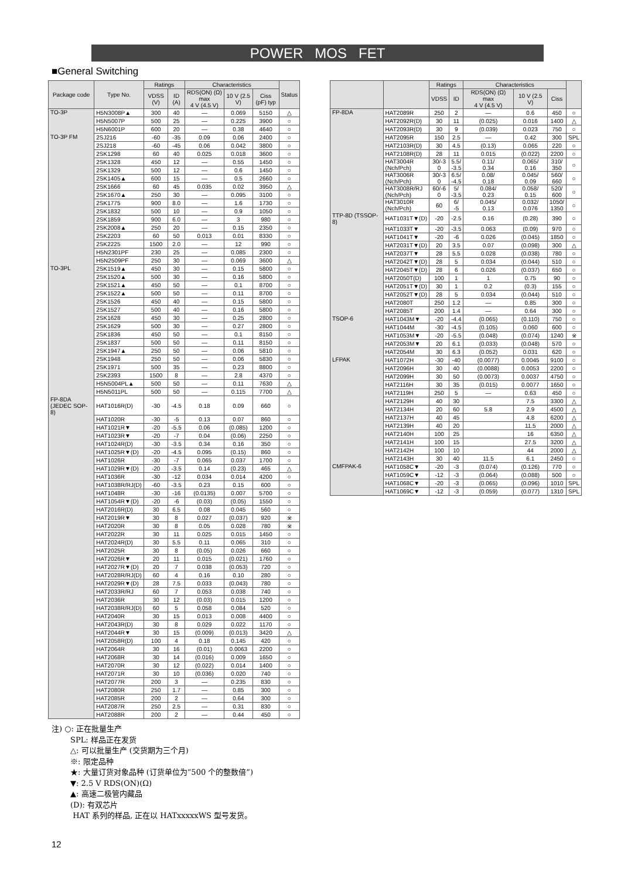POWER MOS FET
■General Switching
| Package code | Type No. | Ratings | | Characteristics | | | Status |
| --- | --- | --- | --- | --- | --- | --- | --- |
| | | VDSS (V) | ID (A) | RDS(ON) (Ω) max 4 V (4.5 V) | 10 V (2.5 V) | Ciss (pF) typ | |
| TO-3P | H5N3008P▲ | 300 | 40 | — | 0.069 | 5150 | △ |
| | H5N5007P | 500 | 25 | — | 0.225 | 3900 | ○ |
| | H5N6001P | 600 | 20 | — | 0.38 | 4640 | ○ |
| TO-3P FM | 2SJ216 | -60 | -35 | 0.09 | 0.06 | 2400 | ○ |
| | 2SJ218 | -60 | -45 | 0.06 | 0.042 | 3800 | ○ |
| | 2SK1298 | 60 | 40 | 0.025 | 0.018 | 3600 | ○ |
| | 2SK1328 | 450 | 12 | — | 0.55 | 1450 | ○ |
| | 2SK1329 | 500 | 12 | — | 0.6 | 1450 | ○ |
| | 2SK1405▲ | 600 | 15 | — | 0.5 | 2660 | ○ |
| | 2SK1666 | 60 | 45 | 0.035 | 0.02 | 3950 | △ |
| | 2SK1670▲ | 250 | 30 | — | 0.095 | 3100 | ○ |
| | 2SK1775 | 900 | 8.0 | — | 1.6 | 1730 | ○ |
| | 2SK1832 | 500 | 10 | — | 0.9 | 1050 | ○ |
| | 2SK1859 | 900 | 6.0 | — | 3 | 980 | ○ |
| | 2SK2008▲ | 250 | 20 | — | 0.15 | 2350 | ○ |
| | 2SK2203 | 60 | 50 | 0.013 | 0.01 | 8330 | ○ |
| | 2SK2225 | 1500 | 2.0 | — | 12 | 990 | ○ |
| | H5N2301PF | 230 | 25 | — | 0.085 | 2300 | ○ |
| | H5N2509PF | 250 | 30 | — | 0.069 | 3600 | △ |
| TO-3PL | 2SK1519▲ | 450 | 30 | — | 0.15 | 5800 | ○ |
| | 2SK1520▲ | 500 | 30 | — | 0.16 | 5800 | ○ |
| | 2SK1521▲ | 450 | 50 | — | 0.1 | 8700 | ○ |
| | 2SK1522▲ | 500 | 50 | — | 0.11 | 8700 | ○ |
| | 2SK1526 | 450 | 40 | — | 0.15 | 5800 | ○ |
| | 2SK1527 | 500 | 40 | — | 0.16 | 5800 | ○ |
| | 2SK1628 | 450 | 30 | — | 0.25 | 2800 | ○ |
| | 2SK1629 | 500 | 30 | — | 0.27 | 2800 | ○ |
| | 2SK1836 | 450 | 50 | — | 0.1 | 8150 | ○ |
| | 2SK1837 | 500 | 50 | — | 0.11 | 8150 | ○ |
| | 2SK1947▲ | 250 | 50 | — | 0.06 | 5810 | ○ |
| | 2SK1948 | 250 | 50 | — | 0.06 | 5830 | ○ |
| | 2SK1971 | 500 | 35 | — | 0.23 | 8800 | ○ |
| | 2SK2393 | 1500 | 8 | — | 2.8 | 4370 | ○ |
| | H5N5004PL▲ | 500 | 50 | — | 0.11 | 7630 | △ |
| | H5N5011PL | 500 | 50 | — | 0.115 | 7700 | △ |
| FP-8DA (JEDEC SOP-8) | HAT1016R(D) | -30 | -4.5 | 0.18 | 0.09 | 660 | ○ |
| | HAT1020R | -30 | -5 | 0.13 | 0.07 | 860 | ○ |
| | HAT1021R▼ | -20 | -5.5 | 0.06 | (0.085) | 1200 | ○ |
| | HAT1023R▼ | -20 | -7 | 0.04 | (0.06) | 2250 | ○ |
| | HAT1024R(D) | -30 | -3.5 | 0.34 | 0.16 | 350 | ○ |
| | HAT1025R▼(D) | -20 | -4.5 | 0.095 | (0.15) | 860 | ○ |
| | HAT1026R | -30 | -7 | 0.065 | 0.037 | 1700 | ○ |
| | HAT1029R▼(D) | -20 | -3.5 | 0.14 | (0.23) | 465 | △ |
| | HAT1036R | -30 | -12 | 0.034 | 0.014 | 4200 | ○ |
| | HAT1038R/RJ(D) | -60 | -3.5 | 0.23 | 0.15 | 600 | ○ |
| | HAT1048R | -30 | -16 | (0.0135) | 0.007 | 5700 | ○ |
| | HAT1054R▼(D) | -20 | -6 | (0.03) | (0.05) | 1550 | ○ |
| | HAT2016R(D) | 30 | 6.5 | 0.08 | 0.045 | 560 | ○ |
| | HAT2019R▼ | 30 | 8 | 0.027 | (0.037) | 920 | ※ |
| | HAT2020R | 30 | 8 | 0.05 | 0.028 | 780 | ※ |
| | HAT2022R | 30 | 11 | 0.025 | 0.015 | 1450 | ○ |
| | HAT2024R(D) | 30 | 5.5 | 0.11 | 0.065 | 310 | ○ |
| | HAT2025R | 30 | 8 | (0.05) | 0.026 | 660 | ○ |
| | HAT2026R▼ | 20 | 11 | 0.015 | (0.021) | 1760 | ○ |
| | HAT2027R▼(D) | 20 | 7 | 0.038 | (0.053) | 720 | ○ |
| | HAT2028R/RJ(D) | 60 | 4 | 0.16 | 0.10 | 280 | ○ |
| | HAT2029R▼(D) | 28 | 7.5 | 0.033 | (0.043) | 780 | ○ |
| | HAT2033R/RJ | 60 | 7 | 0.053 | 0.038 | 740 | ○ |
| | HAT2036R | 30 | 12 | (0.03) | 0.015 | 1200 | ○ |
| | HAT2038R/RJ(D) | 60 | 5 | 0.058 | 0.084 | 520 | ○ |
| | HAT2040R | 30 | 15 | 0.013 | 0.008 | 4400 | ○ |
| | HAT2043R(D) | 30 | 8 | 0.029 | 0.022 | 1170 | ○ |
| | HAT2044R▼ | 30 | 15 | (0.009) | (0.013) | 3420 | △ |
| | HAT2058R(D) | 100 | 4 | 0.18 | 0.145 | 420 | ○ |
| | HAT2064R | 30 | 16 | (0.01) | 0.0063 | 2200 | ○ |
| | HAT2068R | 30 | 14 | (0.016) | 0.009 | 1650 | ○ |
| | HAT2070R | 30 | 12 | (0.022) | 0.014 | 1400 | ○ |
| | HAT2071R | 30 | 10 | (0.036) | 0.020 | 740 | ○ |
| | HAT2077R | 200 | 3 | — | 0.235 | 830 | ○ |
| | HAT2080R | 250 | 1.7 | — | 0.85 | 300 | ○ |
| | HAT2085R | 200 | 2 | — | 0.64 | 300 | ○ |
| | HAT2087R | 250 | 2.5 | — | 0.31 | 830 | ○ |
| | HAT2088R | 200 | 2 | — | 0.44 | 450 | ○ |
| | | Ratings | | Characteristics | | | |
| --- | --- | --- | --- | --- | --- | --- | --- |
| | | VDSS | ID | RDS(ON) (Ω) max 4 V (4.5 V) | 10 V (2.5 V) | Ciss | |
| FP-8DA | HAT2089R | 250 | 2 | — | 0.6 | 450 | ○ |
| | HAT2092R(D) | 30 | 11 | (0.025) | 0.016 | 1400 | △ |
| | HAT2093R(D) | 30 | 9 | (0.039) | 0.023 | 750 | ○ |
| | HAT2095R | 150 | 2.5 | — | 0.42 | 300 | SPL |
| | HAT2103R(D) | 30 | 4.5 | (0.13) | 0.065 | 220 | ○ |
| | HAT2108R(D) | 28 | 11 | 0.015 | (0.022) | 2200 | ○ |
| | HAT3004R (Nch/Pch) | 30/-3 0 | 5.5/ -3.5 | 0.11/ 0.34 | 0.065/ 0.16 | 310/ 350 | ○ |
| | HAT3006R (Nch/Pch) | 30/-3 0 | 6.5/ -4.5 | 0.08/ 0.18 | 0.045/ 0.09 | 560/ 660 | ○ |
| | HAT3008R/RJ (Nch/Pch) | 60/-6 0 | 5/ -3.5 | 0.084/ 0.23 | 0.058/ 0.15 | 520/ 600 | ○ |
| | HAT3010R (Nch/Pch) | 60 | 6/ -5 | 0.045/ 0.13 | 0.032/ 0.076 | 1050/ 1350 | ○ |
| TTP-8D (TSSOP-8) | HAT1031T▼(D) | -20 | -2.5 | 0.16 | (0.28) | 390 | ○ |
| | HAT1033T▼ | -20 | -3.5 | 0.063 | (0.09) | 970 | ○ |
| | HAT1041T▼ | -20 | -6 | 0.026 | (0.045) | 1850 | ○ |
| | HAT2031T▼(D) | 20 | 3.5 | 0.07 | (0.098) | 300 | △ |
| | HAT2037T▼ | 28 | 5.5 | 0.028 | (0.038) | 780 | ○ |
| | HAT2042T▼(D) | 28 | 5 | 0.034 | (0.044) | 510 | ○ |
| | HAT2045T▼(D) | 28 | 6 | 0.026 | (0.037) | 650 | ○ |
| | HAT2050T(D) | 100 | 1 | 1 | 0.75 | 90 | ○ |
| | HAT2051T▼(D) | 30 | 1 | 0.2 | (0.3) | 155 | ○ |
| | HAT2052T▼(D) | 28 | 5 | 0.034 | (0.044) | 510 | ○ |
| | HAT2080T | 250 | 1.2 | — | 0.85 | 300 | ○ |
| | HAT2085T | 200 | 1.4 | — | 0.64 | 300 | ○ |
| TSOP-6 | HAT1043M▼ | -20 | -4.4 | (0.065) | (0.110) | 750 | ○ |
| | HAT1044M | -30 | -4.5 | (0.105) | 0.060 | 600 | ○ |
| | HAT1053M▼ | -20 | -5.5 | (0.048) | (0.074) | 1240 | ※ |
| | HAT2053M▼ | 20 | 6.1 | (0.033) | (0.048) | 570 | ○ |
| | HAT2054M | 30 | 6.3 | (0.052) | 0.031 | 620 | ○ |
| LFPAK | HAT1072H | -30 | -40 | (0.0077) | 0.0045 | 9100 | ○ |
| | HAT2096H | 30 | 40 | (0.0088) | 0.0053 | 2200 | ○ |
| | HAT2099H | 30 | 50 | (0.0073) | 0.0037 | 4750 | ○ |
| | HAT2116H | 30 | 35 | (0.015) | 0.0077 | 1650 | ○ |
| | HAT2119H | 250 | 5 | — | 0.63 | 450 | ○ |
| | HAT2129H | 40 | 30 | | 7.5 | 3300 | △ |
| | HAT2134H | 20 | 60 | 5.8 | 2.9 | 4500 | △ |
| | HAT2137H | 40 | 45 | | 4.8 | 6200 | △ |
| | HAT2139H | 40 | 20 | | 11.5 | 2000 | △ |
| | HAT2140H | 100 | 25 | | 16 | 6350 | △ |
| | HAT2141H | 100 | 15 | | 27.5 | 3200 | △ |
| | HAT2142H | 100 | 10 | | 44 | 2000 | △ |
| | HAT2143H | 30 | 40 | 11.5 | 6.1 | 2450 | ○ |
| CMFPAK-6 | HAT1058C▼ | -20 | -3 | (0.074) | (0.126) | 770 | ○ |
| | HAT1059C▼ | -12 | -3 | (0.064) | (0.088) | 500 | ○ |
| | HAT1068C▼ | -20 | -3 | (0.065) | (0.096) | 1010 | SPL |
| | HAT1069C▼ | -12 | -3 | (0.059) | (0.077) | 1310 | SPL |
注) ○: 正在批量生产
SPL: 样品正在发货
△: 可以批量生产 (交货期为三个月)
※: 限定品种
★: 大量订货对象品种 (订货单位为“500 个的整数倍”)
▼: 2.5 V RDS(ON)(Ω)
▲: 高速二极管内藏品
(D): 有双芯片
HAT 系列的样品, 正在以 HATxxxxxWS 型号发货。
12